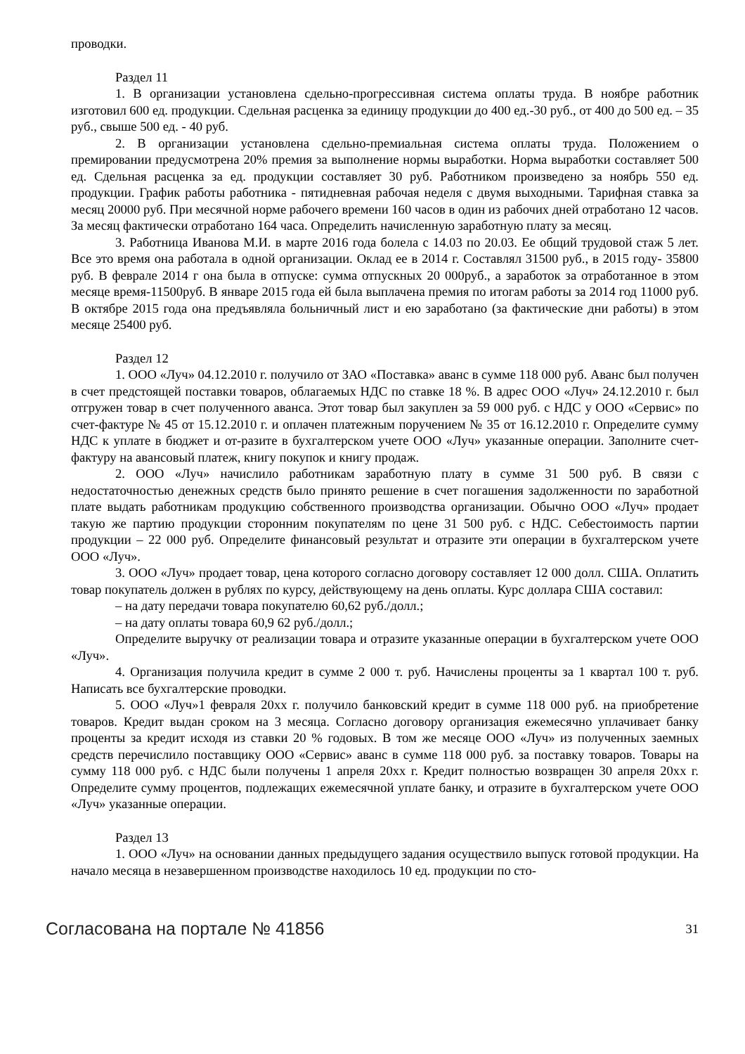проводки.
Раздел 11
1. В организации установлена сдельно-прогрессивная система оплаты труда. В ноябре работник изготовил 600 ед. продукции. Сдельная расценка за единицу продукции до 400 ед.-30 руб., от 400 до 500 ед. – 35 руб., свыше 500 ед. - 40 руб.
2. В организации установлена сдельно-премиальная система оплаты труда. Положением о премировании предусмотрена 20% премия за выполнение нормы выработки. Норма выработки составляет 500 ед. Сдельная расценка за ед. продукции составляет 30 руб. Работником произведено за ноябрь 550 ед. продукции. График работы работника - пятидневная рабочая неделя с двумя выходными. Тарифная ставка за месяц 20000 руб. При месячной норме рабочего времени 160 часов в один из рабочих дней отработано 12 часов. За месяц фактически отработано 164 часа. Определить начисленную заработную плату за месяц.
3. Работница Иванова М.И. в марте 2016 года болела с 14.03 по 20.03. Ее общий трудовой стаж 5 лет. Все это время она работала в одной организации. Оклад ее в 2014 г. Составлял 31500 руб., в 2015 году- 35800 руб. В феврале 2014 г она была в отпуске: сумма отпускных 20 000руб., а заработок за отработанное в этом месяце время-11500руб. В январе 2015 года ей была выплачена премия по итогам работы за 2014 год 11000 руб. В октябре 2015 года она предъявляла больничный лист и ею заработано (за фактические дни работы) в этом месяце 25400 руб.
Раздел 12
1. ООО «Луч» 04.12.2010 г. получило от ЗАО «Поставка» аванс в сумме 118 000 руб. Аванс был получен в счет предстоящей поставки товаров, облагаемых НДС по ставке 18 %. В адрес ООО «Луч» 24.12.2010 г. был отгружен товар в счет полученного аванса. Этот товар был закуплен за 59 000 руб. с НДС у ООО «Сервис» по счет-фактуре № 45 от 15.12.2010 г. и оплачен платежным поручением № 35 от 16.12.2010 г. Определите сумму НДС к уплате в бюджет и от-разите в бухгалтерском учете ООО «Луч» указанные операции. Заполните счет-фактуру на авансовый платеж, книгу покупок и книгу продаж.
2. ООО «Луч» начислило работникам заработную плату в сумме 31 500 руб. В связи с недостаточностью денежных средств было принято решение в счет погашения задолженности по заработной плате выдать работникам продукцию собственного производства организации. Обычно ООО «Луч» продает такую же партию продукции сторонним покупателям по цене 31 500 руб. с НДС. Себестоимость партии продукции – 22 000 руб. Определите финансовый результат и отразите эти операции в бухгалтерском учете ООО «Луч».
3. ООО «Луч» продает товар, цена которого согласно договору составляет 12 000 долл. США. Оплатить товар покупатель должен в рублях по курсу, действующему на день оплаты. Курс доллара США составил:
– на дату передачи товара покупателю 60,62 руб./долл.;
– на дату оплаты товара 60,9 62 руб./долл.;
Определите выручку от реализации товара и отразите указанные операции в бухгалтерском учете ООО «Луч».
4. Организация получила кредит в сумме 2 000 т. руб. Начислены проценты за 1 квартал 100 т. руб. Написать все бухгалтерские проводки.
5. ООО «Луч»1 февраля 20хх г. получило банковский кредит в сумме 118 000 руб. на приобретение товаров. Кредит выдан сроком на 3 месяца. Согласно договору организация ежемесячно уплачивает банку проценты за кредит исходя из ставки 20 % годовых. В том же месяце ООО «Луч» из полученных заемных средств перечислило поставщику ООО «Сервис» аванс в сумме 118 000 руб. за поставку товаров. Товары на сумму 118 000 руб. с НДС были получены 1 апреля 20хх г. Кредит полностью возвращен 30 апреля 20хх г. Определите сумму процентов, подлежащих ежемесячной уплате банку, и отразите в бухгалтерском учете ООО «Луч» указанные операции.
Раздел 13
1. ООО «Луч» на основании данных предыдущего задания осуществило выпуск готовой продукции. На начало месяца в незавершенном производстве находилось 10 ед. продукции по сто-
Согласована на портале № 41856 31